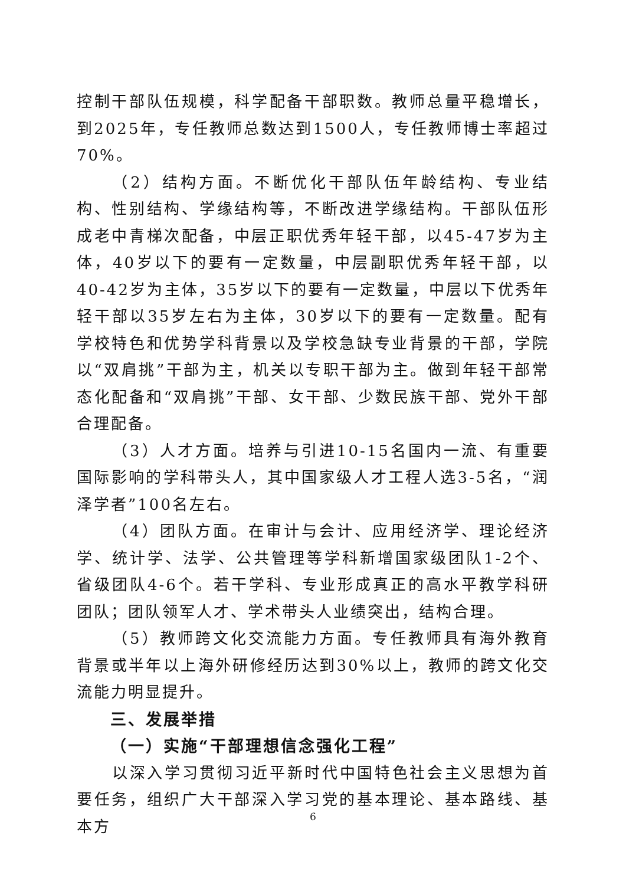控制干部队伍规模，科学配备干部职数。教师总量平稳增长，到2025年，专任教师总数达到1500人，专任教师博士率超过70%。
（2）结构方面。不断优化干部队伍年龄结构、专业结构、性别结构、学缘结构等，不断改进学缘结构。干部队伍形成老中青梯次配备，中层正职优秀年轻干部，以45-47岁为主体，40岁以下的要有一定数量，中层副职优秀年轻干部，以40-42岁为主体，35岁以下的要有一定数量，中层以下优秀年轻干部以35岁左右为主体，30岁以下的要有一定数量。配有学校特色和优势学科背景以及学校急缺专业背景的干部，学院以“双肩挑”干部为主，机关以专职干部为主。做到年轻干部常态化配备和“双肩挑”干部、女干部、少数民族干部、党外干部合理配备。
（3）人才方面。培养与引进10-15名国内一流、有重要国际影响的学科带头人，其中国家级人才工程人选3-5名，“润泽学者”100名左右。
（4）团队方面。在审计与会计、应用经济学、理论经济学、统计学、法学、公共管理等学科新增国家级团队1-2个、省级团队4-6个。若干学科、专业形成真正的高水平教学科研团队；团队领军人才、学术带头人业绩突出，结构合理。
（5）教师跨文化交流能力方面。专任教师具有海外教育背景或半年以上海外研修经历达到30%以上，教师的跨文化交流能力明显提升。
三、发展举措
（一）实施“干部理想信念强化工程”
以深入学习贯彻习近平新时代中国特色社会主义思想为首要任务，组织广大干部深入学习党的基本理论、基本路线、基本方
6